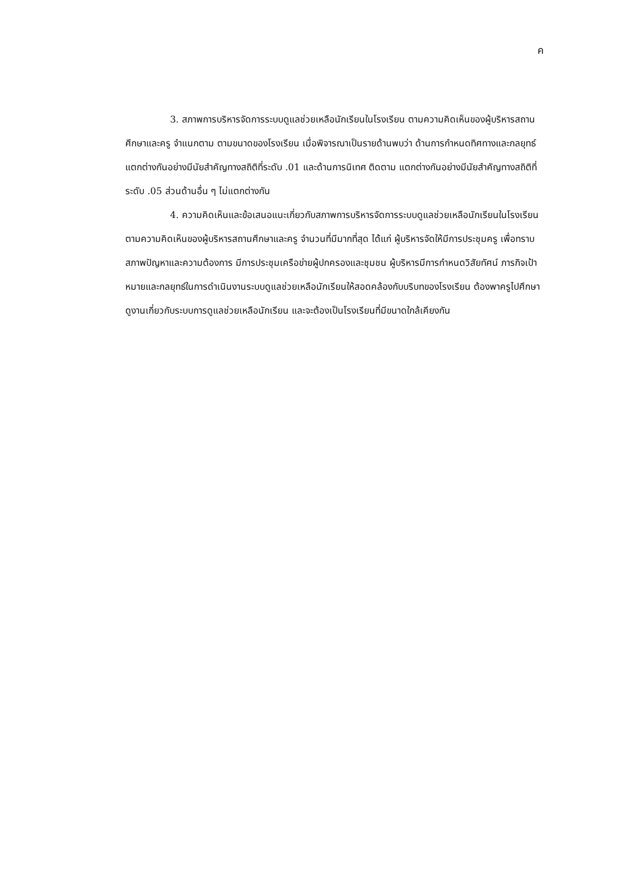ค
3. สภาพการบริหารจัดการระบบดูแลช่วยเหลือนักเรียนในโรงเรียน ตามความคิดเห็นของผู้บริหารสถานศึกษาและครู จำแนกตาม ตามขนาดของโรงเรียน เมื่อพิจารณาเป็นรายด้านพบว่า ด้านการกำหนดทิศทางและกลยุทธ์ แตกต่างกันอย่างมีนัยสำคัญทางสถิติที่ระดับ .01 และด้านการนิเทศ ติดตาม แตกต่างกันอย่างมีนัยสำคัญทางสถิติที่ระดับ .05 ส่วนด้านอื่น ๆ ไม่แตกต่างกัน
4. ความคิดเห็นและข้อเสนอแนะเกี่ยวกับสภาพการบริหารจัดการระบบดูแลช่วยเหลือนักเรียนในโรงเรียน ตามความคิดเห็นของผู้บริหารสถานศึกษาและครู จำนวนที่มีมากที่สุด ได้แก่ ผู้บริหารจัดให้มีการประชุมครู เพื่อทราบสภาพปัญหาและความต้องการ มีการประชุมเครือข่ายผู้ปกครองและชุมชน ผู้บริหารมีการกำหนดวิสัยทัศน์ ภารกิจเป้าหมายและกลยุทธ์ในการดำเนินงานระบบดูแลช่วยเหลือนักเรียนให้สอดคล้องกับบริบทของโรงเรียน ต้องพาครูไปศึกษาดูงานเกี่ยวกับระบบการดูแลช่วยเหลือนักเรียน และจะต้องเป็นโรงเรียนที่มีขนาดใกล้เคียงกัน